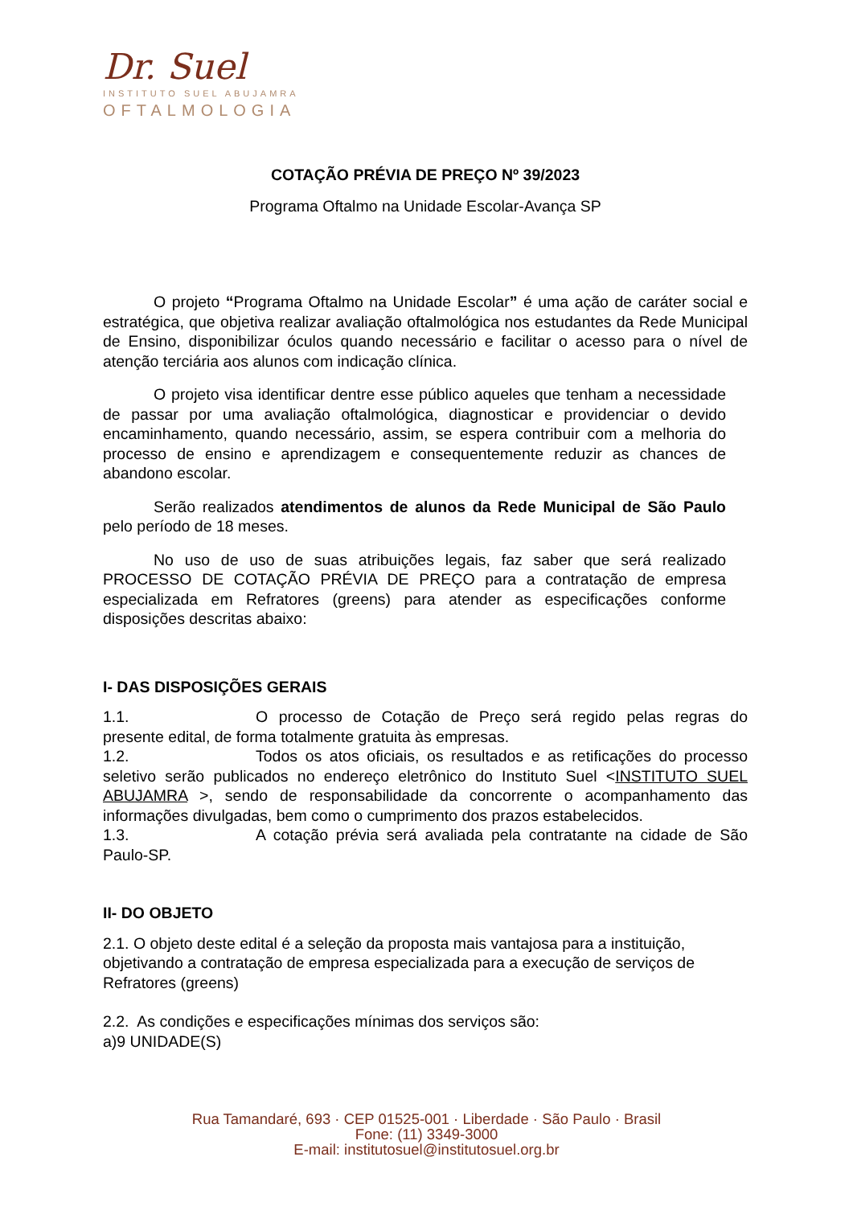Dr. Suel
INSTITUTO SUEL ABUJAMRA
OFTALMOLOGIA
COTAÇÃO PRÉVIA DE PREÇO Nº 39/2023
Programa Oftalmo na Unidade Escolar-Avança SP
O projeto “Programa Oftalmo na Unidade Escolar” é uma ação de caráter social e estratégica, que objetiva realizar avaliação oftalmológica nos estudantes da Rede Municipal de Ensino, disponibilizar óculos quando necessário e facilitar o acesso para o nível de atenção terciária aos alunos com indicação clínica.
O projeto visa identificar dentre esse público aqueles que tenham a necessidade de passar por uma avaliação oftalmológica, diagnosticar e providenciar o devido encaminhamento, quando necessário, assim, se espera contribuir com a melhoria do processo de ensino e aprendizagem e consequentemente reduzir as chances de abandono escolar.
Serão realizados atendimentos de alunos da Rede Municipal de São Paulo pelo período de 18 meses.
No uso de uso de suas atribuições legais, faz saber que será realizado PROCESSO DE COTAÇÃO PRÉVIA DE PREÇO para a contratação de empresa especializada em Refratores (greens) para atender as especificações conforme disposições descritas abaixo:
I- DAS DISPOSIÇÕES GERAIS
1.1. O processo de Cotação de Preço será regido pelas regras do presente edital, de forma totalmente gratuita às empresas.
1.2. Todos os atos oficiais, os resultados e as retificações do processo seletivo serão publicados no endereço eletrônico do Instituto Suel <INSTITUTO SUEL ABUJAMRA >, sendo de responsabilidade da concorrente o acompanhamento das informações divulgadas, bem como o cumprimento dos prazos estabelecidos.
1.3. A cotação prévia será avaliada pela contratante na cidade de São Paulo-SP.
II- DO OBJETO
2.1. O objeto deste edital é a seleção da proposta mais vantajosa para a instituição, objetivando a contratação de empresa especializada para a execução de serviços de Refratores (greens)
2.2. As condições e especificações mínimas dos serviços são:
a)9 UNIDADE(S)
Rua Tamandaré, 693 · CEP 01525-001 · Liberdade · São Paulo · Brasil
Fone: (11) 3349-3000
E-mail: institutosuel@institutosuel.org.br